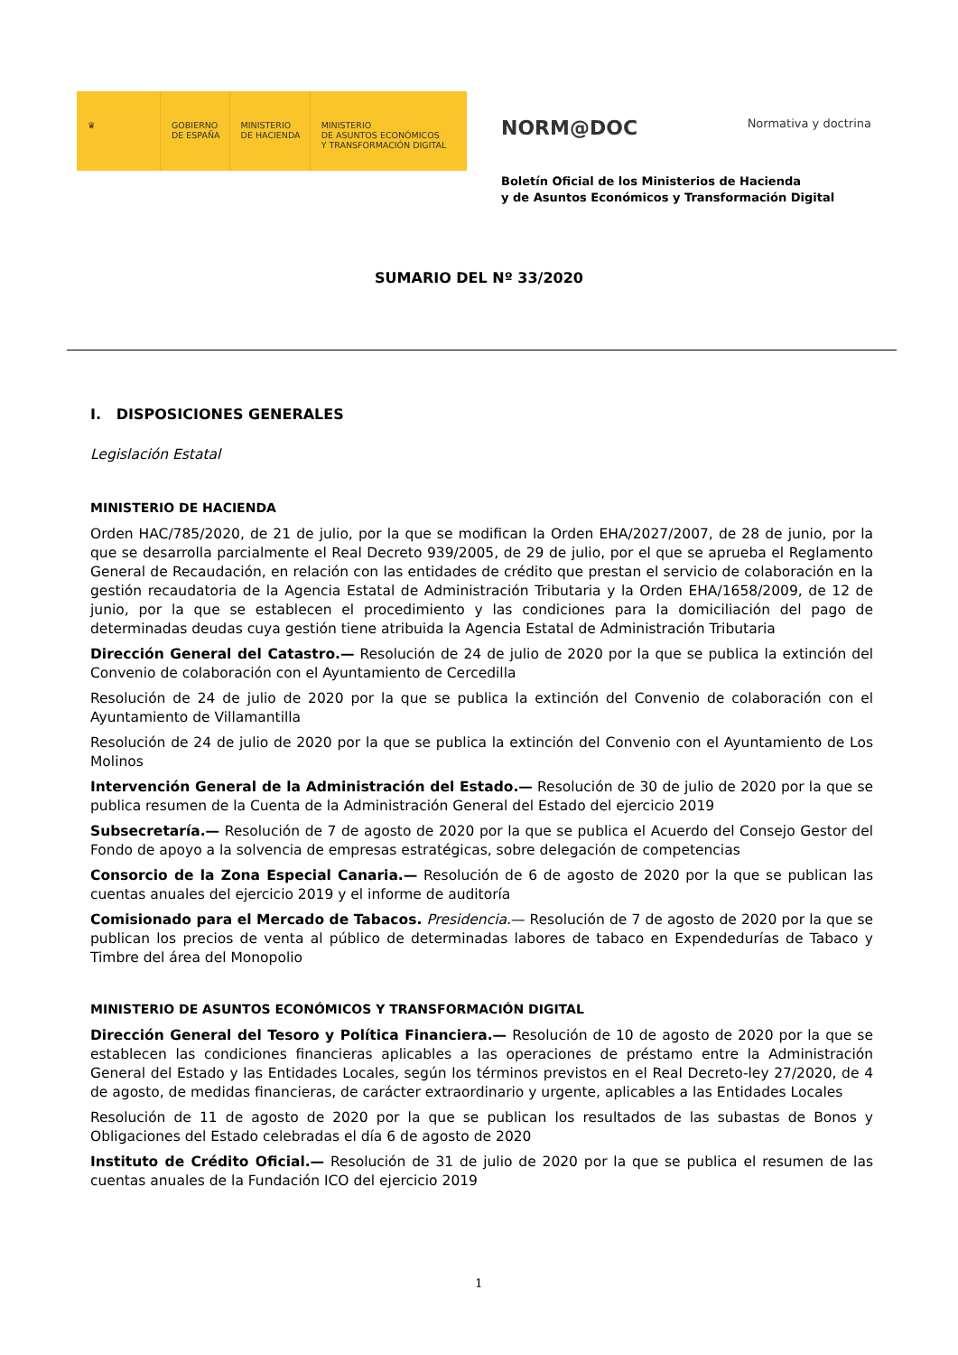♛ GOBIERNO
DE ESPAÑA
MINISTERIO
DE HACIENDA
MINISTERIO
DE ASUNTOS ECONÓMICOS
Y TRANSFORMACIÓN DIGITAL
NORM@DOC Normativa y doctrina
Boletín Oficial de los Ministerios de Hacienda
y de Asuntos Económicos y Transformación Digital
SUMARIO DEL Nº 33/2020
I. DISPOSICIONES GENERALES
Legislación Estatal
MINISTERIO DE HACIENDA
Orden HAC/785/2020, de 21 de julio, por la que se modifican la Orden EHA/2027/2007, de 28 de junio, por la que se desarrolla parcialmente el Real Decreto 939/2005, de 29 de julio, por el que se aprueba el Reglamento General de Recaudación, en relación con las entidades de crédito que prestan el servicio de colaboración en la gestión recaudatoria de la Agencia Estatal de Administración Tributaria y la Orden EHA/1658/2009, de 12 de junio, por la que se establecen el procedimiento y las condiciones para la domiciliación del pago de determinadas deudas cuya gestión tiene atribuida la Agencia Estatal de Administración Tributaria
Dirección General del Catastro.— Resolución de 24 de julio de 2020 por la que se publica la extinción del Convenio de colaboración con el Ayuntamiento de Cercedilla
Resolución de 24 de julio de 2020 por la que se publica la extinción del Convenio de colaboración con el Ayuntamiento de Villamantilla
Resolución de 24 de julio de 2020 por la que se publica la extinción del Convenio con el Ayuntamiento de Los Molinos
Intervención General de la Administración del Estado.— Resolución de 30 de julio de 2020 por la que se publica resumen de la Cuenta de la Administración General del Estado del ejercicio 2019
Subsecretaría.— Resolución de 7 de agosto de 2020 por la que se publica el Acuerdo del Consejo Gestor del Fondo de apoyo a la solvencia de empresas estratégicas, sobre delegación de competencias
Consorcio de la Zona Especial Canaria.— Resolución de 6 de agosto de 2020 por la que se publican las cuentas anuales del ejercicio 2019 y el informe de auditoría
Comisionado para el Mercado de Tabacos. Presidencia.— Resolución de 7 de agosto de 2020 por la que se publican los precios de venta al público de determinadas labores de tabaco en Expendedurías de Tabaco y Timbre del área del Monopolio
MINISTERIO DE ASUNTOS ECONÓMICOS Y TRANSFORMACIÓN DIGITAL
Dirección General del Tesoro y Política Financiera.— Resolución de 10 de agosto de 2020 por la que se establecen las condiciones financieras aplicables a las operaciones de préstamo entre la Administración General del Estado y las Entidades Locales, según los términos previstos en el Real Decreto-ley 27/2020, de 4 de agosto, de medidas financieras, de carácter extraordinario y urgente, aplicables a las Entidades Locales
Resolución de 11 de agosto de 2020 por la que se publican los resultados de las subastas de Bonos y Obligaciones del Estado celebradas el día 6 de agosto de 2020
Instituto de Crédito Oficial.— Resolución de 31 de julio de 2020 por la que se publica el resumen de las cuentas anuales de la Fundación ICO del ejercicio 2019
1